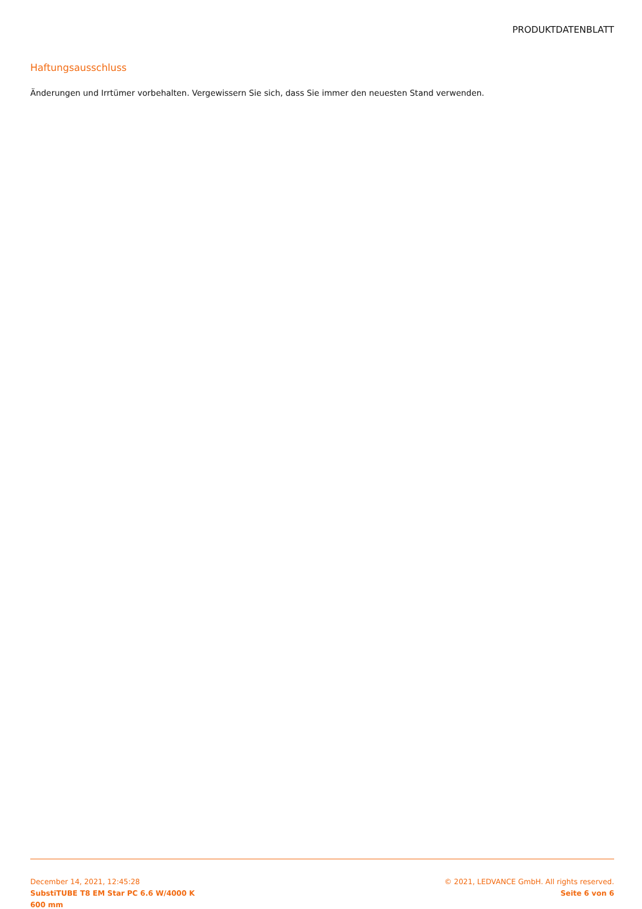PRODUKTDATENBLATT
Haftungsausschluss
Änderungen und Irrtümer vorbehalten. Vergewissern Sie sich, dass Sie immer den neuesten Stand verwenden.
December 14, 2021, 12:45:28
SubstiTUBE T8 EM Star PC 6.6 W/4000 K
600 mm
© 2021, LEDVANCE GmbH. All rights reserved.
Seite 6 von 6